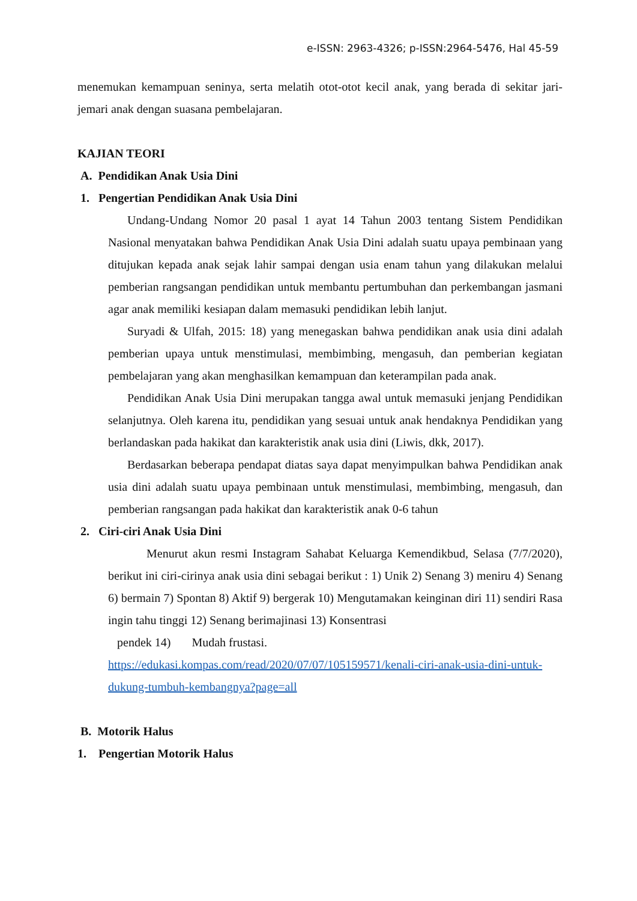e-ISSN: 2963-4326; p-ISSN:2964-5476, Hal 45-59
menemukan kemampuan seninya, serta melatih otot-otot kecil anak, yang berada di sekitar jari-jemari anak dengan suasana pembelajaran.
KAJIAN TEORI
A. Pendidikan Anak Usia Dini
1. Pengertian Pendidikan Anak Usia Dini
Undang-Undang Nomor 20 pasal 1 ayat 14 Tahun 2003 tentang Sistem Pendidikan Nasional menyatakan bahwa Pendidikan Anak Usia Dini adalah suatu upaya pembinaan yang ditujukan kepada anak sejak lahir sampai dengan usia enam tahun yang dilakukan melalui pemberian rangsangan pendidikan untuk membantu pertumbuhan dan perkembangan jasmani agar anak memiliki kesiapan dalam memasuki pendidikan lebih lanjut.
Suryadi & Ulfah, 2015: 18) yang menegaskan bahwa pendidikan anak usia dini adalah pemberian upaya untuk menstimulasi, membimbing, mengasuh, dan pemberian kegiatan pembelajaran yang akan menghasilkan kemampuan dan keterampilan pada anak.
Pendidikan Anak Usia Dini merupakan tangga awal untuk memasuki jenjang Pendidikan selanjutnya. Oleh karena itu, pendidikan yang sesuai untuk anak hendaknya Pendidikan yang berlandaskan pada hakikat dan karakteristik anak usia dini (Liwis, dkk, 2017).
Berdasarkan beberapa pendapat diatas saya dapat menyimpulkan bahwa Pendidikan anak usia dini adalah suatu upaya pembinaan untuk menstimulasi, membimbing, mengasuh, dan pemberian rangsangan pada hakikat dan karakteristik anak 0-6 tahun
2. Ciri-ciri Anak Usia Dini
Menurut akun resmi Instagram Sahabat Keluarga Kemendikbud, Selasa (7/7/2020), berikut ini ciri-cirinya anak usia dini sebagai berikut : 1) Unik 2) Senang 3) meniru 4) Senang 6) bermain 7) Spontan 8) Aktif 9) bergerak 10) Mengutamakan keinginan diri 11) sendiri Rasa ingin tahu tinggi 12) Senang berimajinasi 13) Konsentrasi
pendek 14) Mudah frustasi.
https://edukasi.kompas.com/read/2020/07/07/105159571/kenali-ciri-anak-usia-dini-untuk-dukung-tumbuh-kembangnya?page=all
B. Motorik Halus
1. Pengertian Motorik Halus